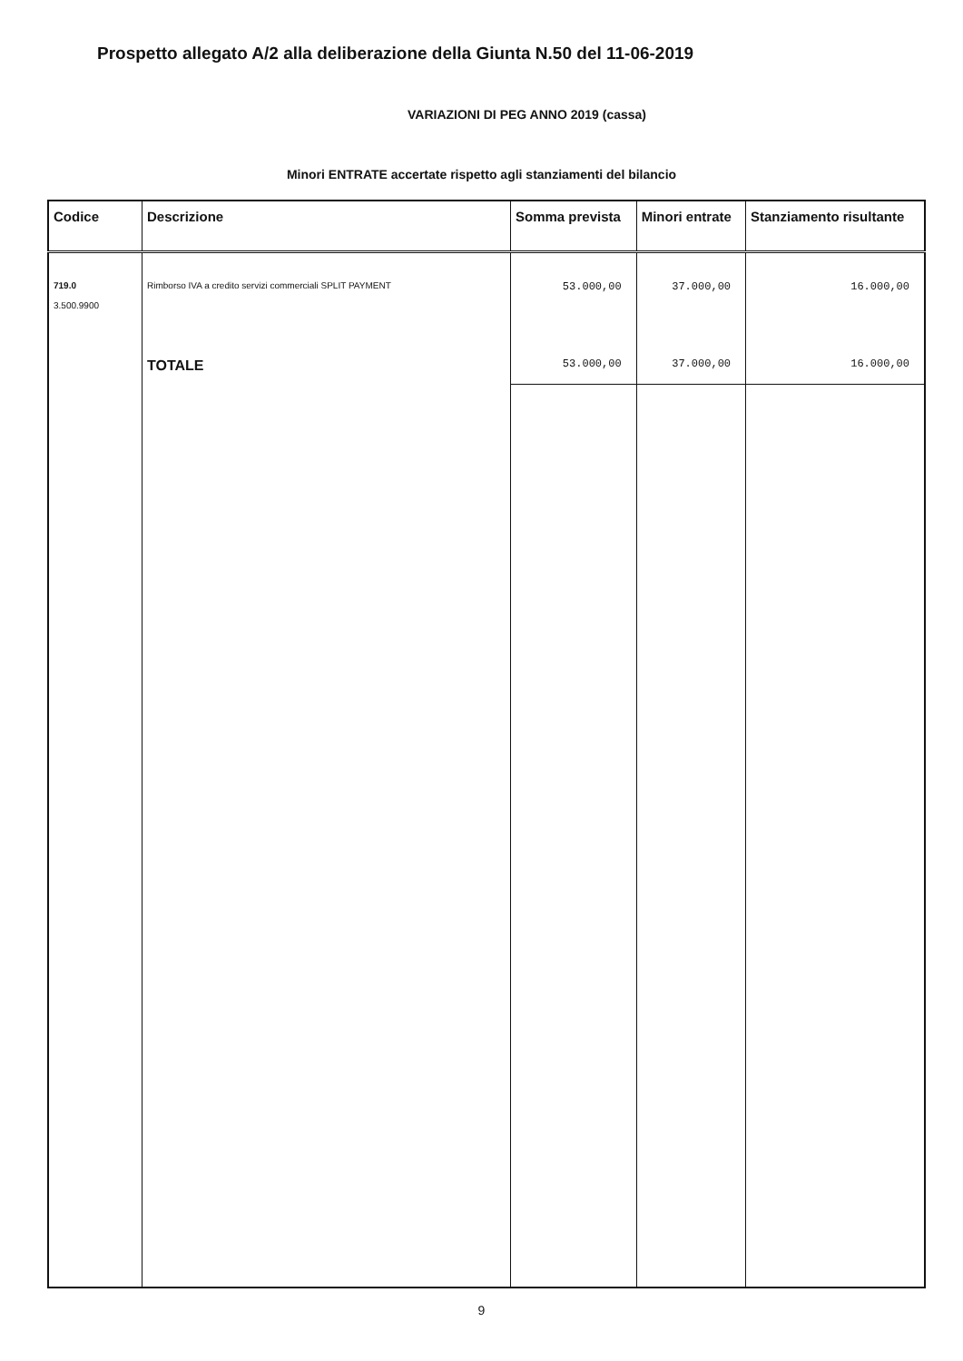Prospetto allegato A/2 alla deliberazione della Giunta N.50 del 11-06-2019
VARIAZIONI DI PEG ANNO 2019 (cassa)
Minori ENTRATE accertate rispetto agli stanziamenti del bilancio
| Codice | Descrizione | Somma prevista | Minori entrate | Stanziamento risultante |
| --- | --- | --- | --- | --- |
| 719.0 3.500.9900 | Rimborso IVA a credito servizi commerciali SPLIT PAYMENT | 53.000,00 | 37.000,00 | 16.000,00 |
| | TOTALE | 53.000,00 | 37.000,00 | 16.000,00 |
9